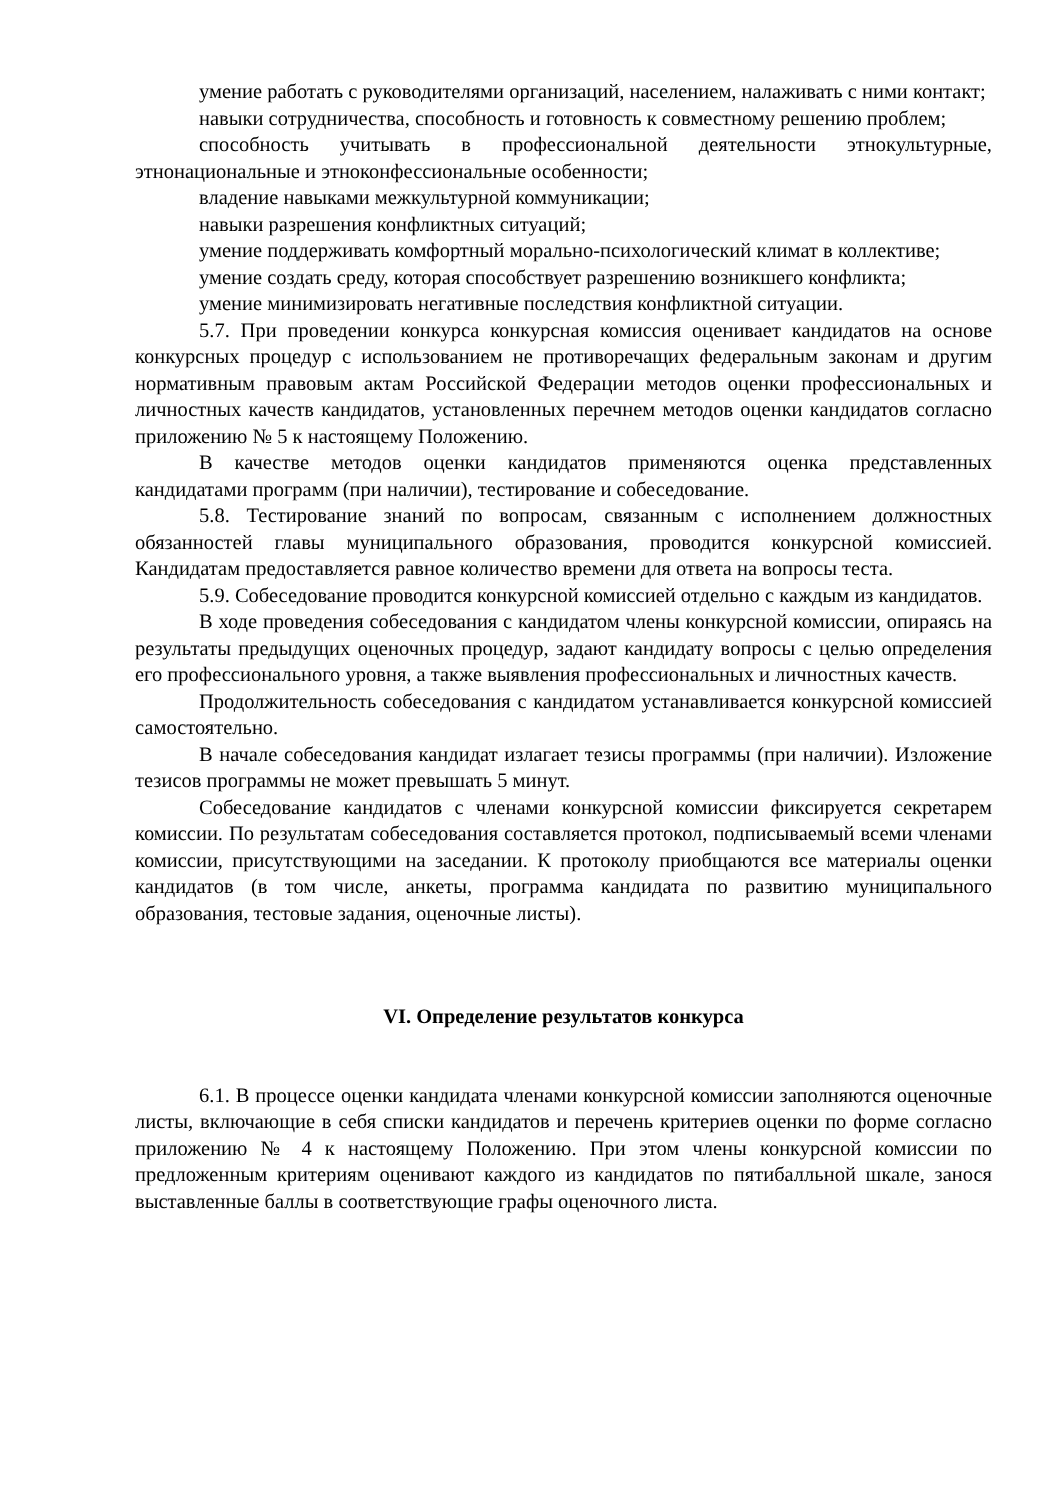умение работать с руководителями организаций, населением, налаживать с ними контакт;
навыки сотрудничества, способность и готовность к совместному решению проблем;
способность учитывать в профессиональной деятельности этнокультурные, этнонациональные и этноконфессиональные особенности;
владение навыками межкультурной коммуникации;
навыки разрешения конфликтных ситуаций;
умение поддерживать комфортный морально-психологический климат в коллективе;
умение создать среду, которая способствует разрешению возникшего конфликта;
умение минимизировать негативные последствия конфликтной ситуации.
5.7. При проведении конкурса конкурсная комиссия оценивает кандидатов на основе конкурсных процедур с использованием не противоречащих федеральным законам и другим нормативным правовым актам Российской Федерации методов оценки профессиональных и личностных качеств кандидатов, установленных перечнем методов оценки кандидатов согласно приложению № 5 к настоящему Положению.
В качестве методов оценки кандидатов применяются оценка представленных кандидатами программ (при наличии), тестирование и собеседование.
5.8. Тестирование знаний по вопросам, связанным с исполнением должностных обязанностей главы муниципального образования, проводится конкурсной комиссией. Кандидатам предоставляется равное количество времени для ответа на вопросы теста.
5.9. Собеседование проводится конкурсной комиссией отдельно с каждым из кандидатов.
В ходе проведения собеседования с кандидатом члены конкурсной комиссии, опираясь на результаты предыдущих оценочных процедур, задают кандидату вопросы с целью определения его профессионального уровня, а также выявления профессиональных и личностных качеств.
Продолжительность собеседования с кандидатом устанавливается конкурсной комиссией самостоятельно.
В начале собеседования кандидат излагает тезисы программы (при наличии). Изложение тезисов программы не может превышать 5 минут.
Собеседование кандидатов с членами конкурсной комиссии фиксируется секретарем комиссии. По результатам собеседования составляется протокол, подписываемый всеми членами комиссии, присутствующими на заседании. К протоколу приобщаются все материалы оценки кандидатов (в том числе, анкеты, программа кандидата по развитию муниципального образования, тестовые задания, оценочные листы).
VI. Определение результатов конкурса
6.1. В процессе оценки кандидата членами конкурсной комиссии заполняются оценочные листы, включающие в себя списки кандидатов и перечень критериев оценки по форме согласно приложению № 4 к настоящему Положению. При этом члены конкурсной комиссии по предложенным критериям оценивают каждого из кандидатов по пятибалльной шкале, занося выставленные баллы в соответствующие графы оценочного листа.